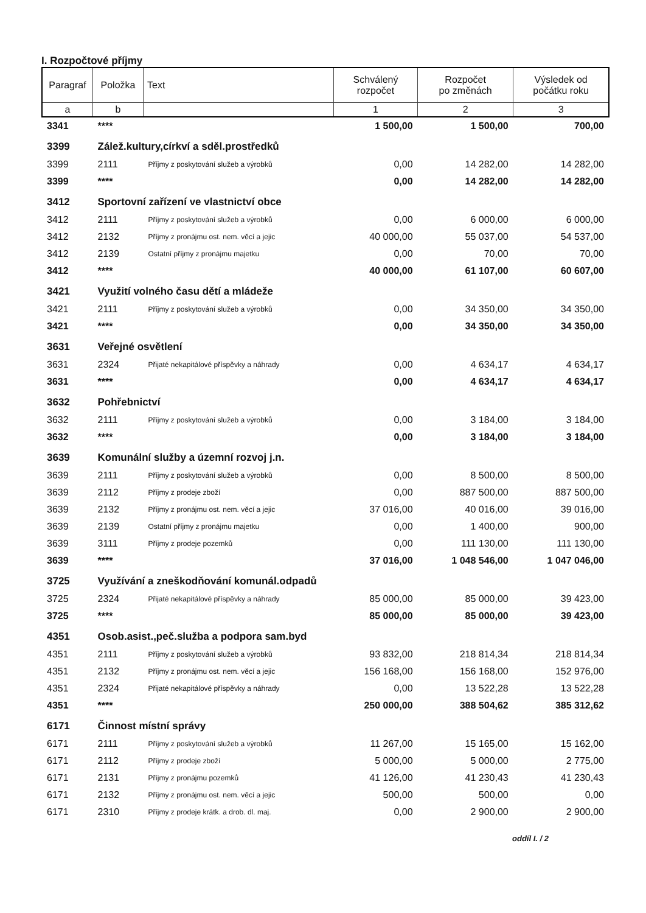I. Rozpočtové příjmy
| Paragraf | Položka | Text | Schválený rozpočet | Rozpočet po změnách | Výsledek od počátku roku |
| --- | --- | --- | --- | --- | --- |
| a | b | | 1 | 2 | 3 |
| 3341 | **** | | 1 500,00 | 1 500,00 | 700,00 |
| 3399 | Zálež.kultury,církví a sděl.prostředků | | | | |
| 3399 | 2111 | Příjmy z poskytování služeb a výrobků | 0,00 | 14 282,00 | 14 282,00 |
| 3399 | **** | | 0,00 | 14 282,00 | 14 282,00 |
| 3412 | Sportovní zařízení ve vlastnictví obce | | | | |
| 3412 | 2111 | Příjmy z poskytování služeb a výrobků | 0,00 | 6 000,00 | 6 000,00 |
| 3412 | 2132 | Příjmy z pronájmu ost. nem. věcí a jejic | 40 000,00 | 55 037,00 | 54 537,00 |
| 3412 | 2139 | Ostatní příjmy z pronájmu majetku | 0,00 | 70,00 | 70,00 |
| 3412 | **** | | 40 000,00 | 61 107,00 | 60 607,00 |
| 3421 | Využití volného času dětí a mládeže | | | | |
| 3421 | 2111 | Příjmy z poskytování služeb a výrobků | 0,00 | 34 350,00 | 34 350,00 |
| 3421 | **** | | 0,00 | 34 350,00 | 34 350,00 |
| 3631 | Veřejné osvětlení | | | | |
| 3631 | 2324 | Přijaté nekapitálové příspěvky a náhrady | 0,00 | 4 634,17 | 4 634,17 |
| 3631 | **** | | 0,00 | 4 634,17 | 4 634,17 |
| 3632 | Pohřebnictví | | | | |
| 3632 | 2111 | Příjmy z poskytování služeb a výrobků | 0,00 | 3 184,00 | 3 184,00 |
| 3632 | **** | | 0,00 | 3 184,00 | 3 184,00 |
| 3639 | Komunální služby a územní rozvoj j.n. | | | | |
| 3639 | 2111 | Příjmy z poskytování služeb a výrobků | 0,00 | 8 500,00 | 8 500,00 |
| 3639 | 2112 | Příjmy z prodeje zboží | 0,00 | 887 500,00 | 887 500,00 |
| 3639 | 2132 | Příjmy z pronájmu ost. nem. věcí a jejic | 37 016,00 | 40 016,00 | 39 016,00 |
| 3639 | 2139 | Ostatní příjmy z pronájmu majetku | 0,00 | 1 400,00 | 900,00 |
| 3639 | 3111 | Příjmy z prodeje pozemků | 0,00 | 111 130,00 | 111 130,00 |
| 3639 | **** | | 37 016,00 | 1 048 546,00 | 1 047 046,00 |
| 3725 | Využívání a zneškodňování komunál.odpadů | | | | |
| 3725 | 2324 | Přijaté nekapitálové příspěvky a náhrady | 85 000,00 | 85 000,00 | 39 423,00 |
| 3725 | **** | | 85 000,00 | 85 000,00 | 39 423,00 |
| 4351 | Osob.asist.,peč.služba a podpora sam.byd | | | | |
| 4351 | 2111 | Příjmy z poskytování služeb a výrobků | 93 832,00 | 218 814,34 | 218 814,34 |
| 4351 | 2132 | Příjmy z pronájmu ost. nem. věcí a jejic | 156 168,00 | 156 168,00 | 152 976,00 |
| 4351 | 2324 | Přijaté nekapitálové příspěvky a náhrady | 0,00 | 13 522,28 | 13 522,28 |
| 4351 | **** | | 250 000,00 | 388 504,62 | 385 312,62 |
| 6171 | Činnost místní správy | | | | |
| 6171 | 2111 | Příjmy z poskytování služeb a výrobků | 11 267,00 | 15 165,00 | 15 162,00 |
| 6171 | 2112 | Příjmy z prodeje zboží | 5 000,00 | 5 000,00 | 2 775,00 |
| 6171 | 2131 | Příjmy z pronájmu pozemků | 41 126,00 | 41 230,43 | 41 230,43 |
| 6171 | 2132 | Příjmy z pronájmu ost. nem. věcí a jejic | 500,00 | 500,00 | 0,00 |
| 6171 | 2310 | Příjmy z prodeje krátk. a drob. dl. maj. | 0,00 | 2 900,00 | 2 900,00 |
oddíl I. / 2